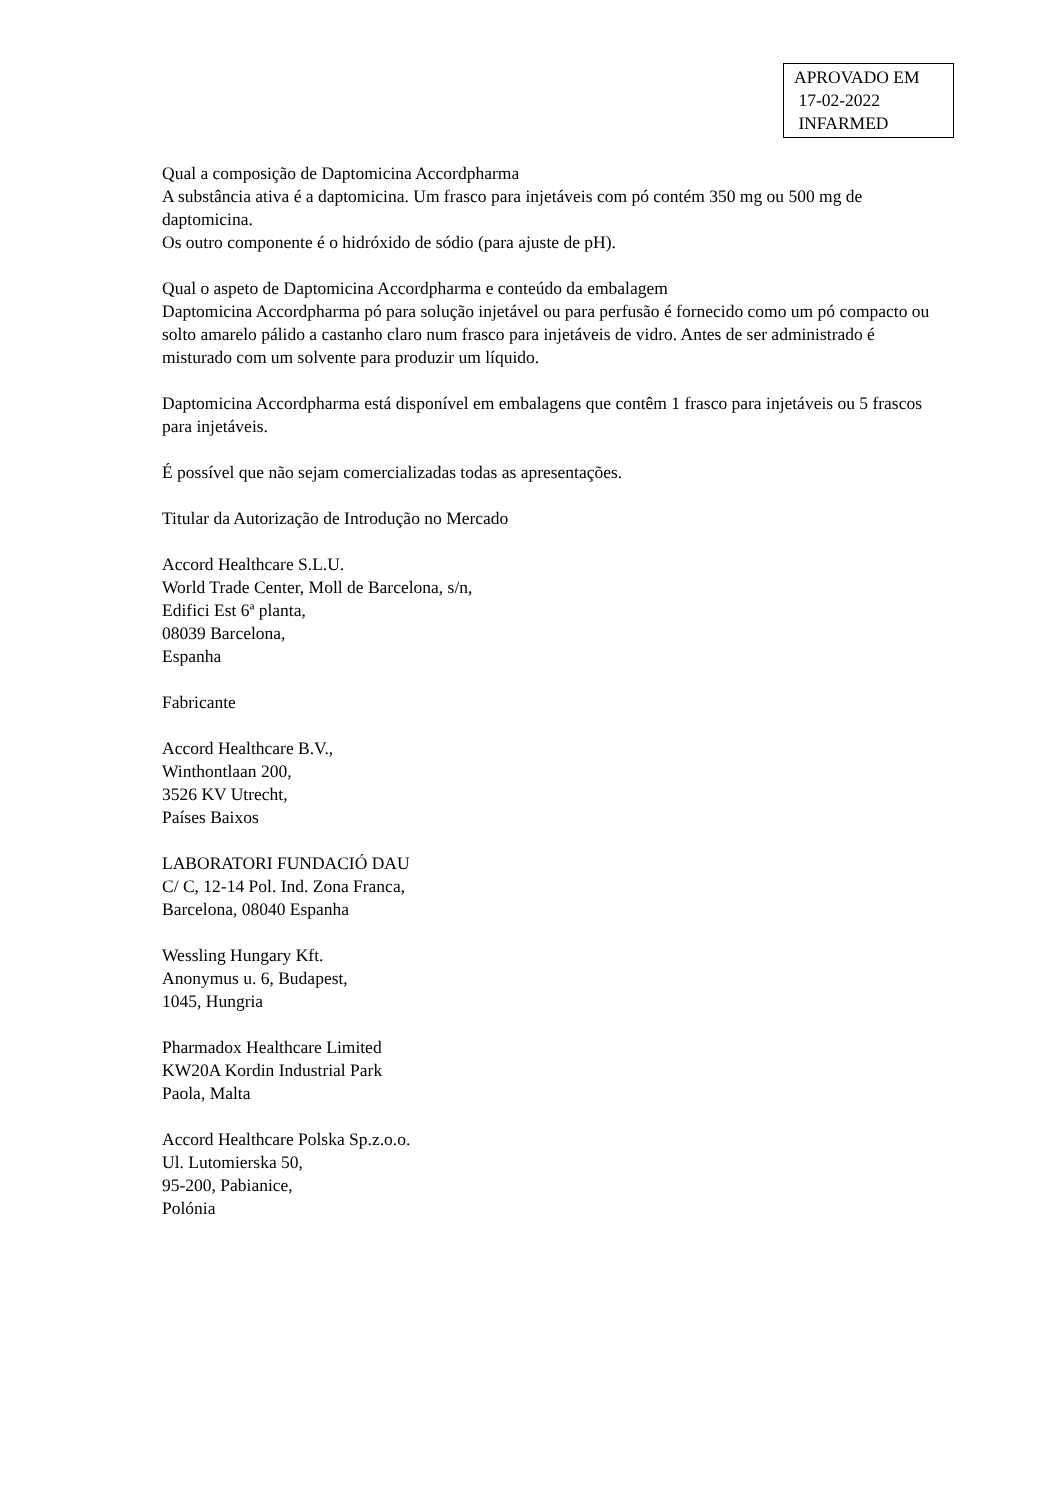APROVADO EM
17-02-2022
INFARMED
Qual a composição de Daptomicina Accordpharma
A substância ativa é a daptomicina. Um frasco para injetáveis com pó contém 350 mg ou 500 mg de daptomicina.
Os outro componente é o hidróxido de sódio (para ajuste de pH).
Qual o aspeto de Daptomicina Accordpharma e conteúdo da embalagem
Daptomicina Accordpharma pó para solução injetável ou para perfusão é fornecido como um pó compacto ou solto amarelo pálido a castanho claro num frasco para injetáveis de vidro. Antes de ser administrado é misturado com um solvente para produzir um líquido.
Daptomicina Accordpharma está disponível em embalagens que contêm 1 frasco para injetáveis ou 5 frascos para injetáveis.
É possível que não sejam comercializadas todas as apresentações.
Titular da Autorização de Introdução no Mercado
Accord Healthcare S.L.U.
World Trade Center, Moll de Barcelona, s/n,
Edifici Est 6ª planta,
08039 Barcelona,
Espanha
Fabricante
Accord Healthcare B.V.,
Winthontlaan 200,
3526 KV Utrecht,
Países Baixos
LABORATORI FUNDACIÓ DAU
C/ C, 12-14 Pol. Ind. Zona Franca,
Barcelona, 08040 Espanha
Wessling Hungary Kft.
Anonymus u. 6, Budapest,
1045, Hungria
Pharmadox Healthcare Limited
KW20A Kordin Industrial Park
Paola, Malta
Accord Healthcare Polska Sp.z.o.o.
Ul. Lutomierska 50,
95-200, Pabianice,
Polónia